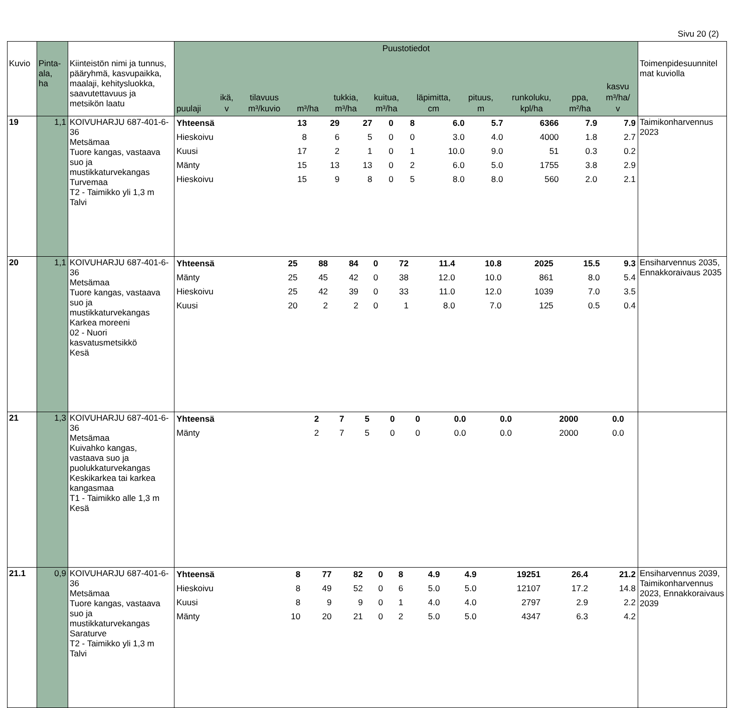Sivu 20 (2)
| Kuvio | Pinta- ala, ha | Kiinteistön nimi ja tunnus, pääryhmä, kasvupaikka, maalaji, kehitysluokka, saavutettavuus ja metsikön laatu | Puustotiedot / puulaji / ikä, v / tilavuus m³/kuvio / m³/ha / tukkia, m³/ha / kuitua, m³/ha / läpimitta, cm / pituus, m / runkoluku, kpl/ha / ppa, m²/ha / kasvu m³/ha/ v / / --- / --- / --- / --- / --- / --- / --- / --- / --- / --- / --- / | Toimenpidesuunnitel mat kuviolla |
| --- | --- | --- | --- | --- |
| 19 | 1,1 | KOIVUHARJU 687-401-6-36 Metsämaa Tuore kangas, vastaava suo ja mustikkaturvekangas Turvemaa T2 - Taimikko yli 1,3 m Talvi | / Yhteensä / 13 / 29 / 27 / 0 / 8 / 6.0 / 5.7 / 6366 / 7.9 / 7.9 / / Hieskoivu / 8 / 6 / 5 / 0 / 0 / 3.0 / 4.0 / 4000 / 1.8 / 2.7 / / Kuusi / 17 / 2 / 1 / 0 / 1 / 10.0 / 9.0 / 51 / 0.3 / 0.2 / / Mänty / 15 / 13 / 13 / 0 / 2 / 6.0 / 5.0 / 1755 / 3.8 / 2.9 / / Hieskoivu / 15 / 9 / 8 / 0 / 5 / 8.0 / 8.0 / 560 / 2.0 / 2.1 / | Taimikonharvennus 2023 |
| 20 | 1,1 | KOIVUHARJU 687-401-6-36 Metsämaa Tuore kangas, vastaava suo ja mustikkaturvekangas Karkea moreeni 02 - Nuori kasvatusmetsikkö Kesä | / Yhteensä / 25 / 88 / 84 / 0 / 72 / 11.4 / 10.8 / 2025 / 15.5 / 9.3 / / Mänty / 25 / 45 / 42 / 0 / 38 / 12.0 / 10.0 / 861 / 8.0 / 5.4 / / Hieskoivu / 25 / 42 / 39 / 0 / 33 / 11.0 / 12.0 / 1039 / 7.0 / 3.5 / / Kuusi / 20 / 2 / 2 / 0 / 1 / 8.0 / 7.0 / 125 / 0.5 / 0.4 / | Ensiharvennus 2035, Ennakkoraivaus 2035 |
| 21 | 1,3 | KOIVUHARJU 687-401-6-36 Metsämaa Kuivahko kangas, vastaava suo ja puolukkaturvekangas Keskikarkea tai karkea kangasmaa T1 - Taimikko alle 1,3 m Kesä | / Yhteensä / 2 / 7 / 5 / 0 / 0 / 0.0 / 0.0 / 2000 / 0.0 / / / Mänty / 2 / 7 / 5 / 0 / 0 / 0.0 / 0.0 / 2000 / 0.0 / / | |
| 21.1 | 0,9 | KOIVUHARJU 687-401-6-36 Metsämaa Tuore kangas, vastaava suo ja mustikkaturvekangas Saraturve T2 - Taimikko yli 1,3 m Talvi | / Yhteensä / 8 / 77 / 82 / 0 / 8 / 4.9 / 4.9 / 19251 / 26.4 / 21.2 / / Hieskoivu / 8 / 49 / 52 / 0 / 6 / 5.0 / 5.0 / 12107 / 17.2 / 14.8 / / Kuusi / 8 / 9 / 9 / 0 / 1 / 4.0 / 4.0 / 2797 / 2.9 / 2.2 / / Mänty / 10 / 20 / 21 / 0 / 2 / 5.0 / 5.0 / 4347 / 6.3 / 4.2 / | Ensiharvennus 2039, Taimikonharvennus 2023, Ennakkoraivaus 2039 |